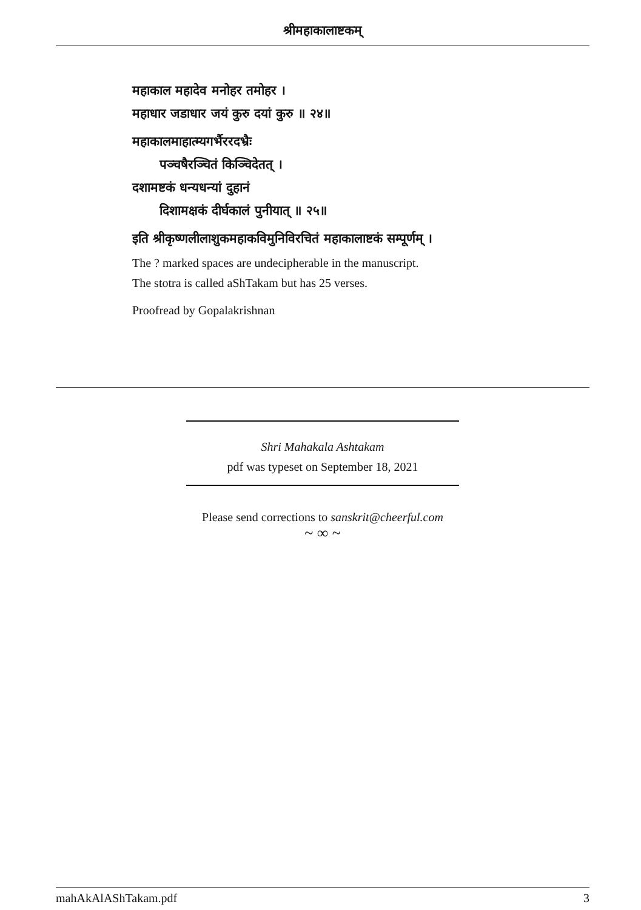श्रीमहाकालाष्टकम्
महाकाल महादेव मनोहर तमोहर ।
महाधार जडाधार जयं कुरु दयां कुरु ॥ २४॥
महाकालमाहात्म्यगर्भैररदभ्रैः
पञ्चषैरञ्चितं किञ्चिदेतत् ।
दशामष्टकं धन्यधन्यां दुहानं
दिशामक्षकं दीर्घकालं पुनीयात् ॥ २५॥
इति श्रीकृष्णलीलाशुकमहाकविमुनिविरचितं महाकालाष्टकं सम्पूर्णम् ।
The ? marked spaces are undecipherable in the manuscript.
The stotra is called aShTakam but has 25 verses.
Proofread by Gopalakrishnan
Shri Mahakala Ashtakam
pdf was typeset on September 18, 2021
Please send corrections to sanskrit@cheerful.com
~ ∞ ~
mahAkAlAShTakam.pdf 3